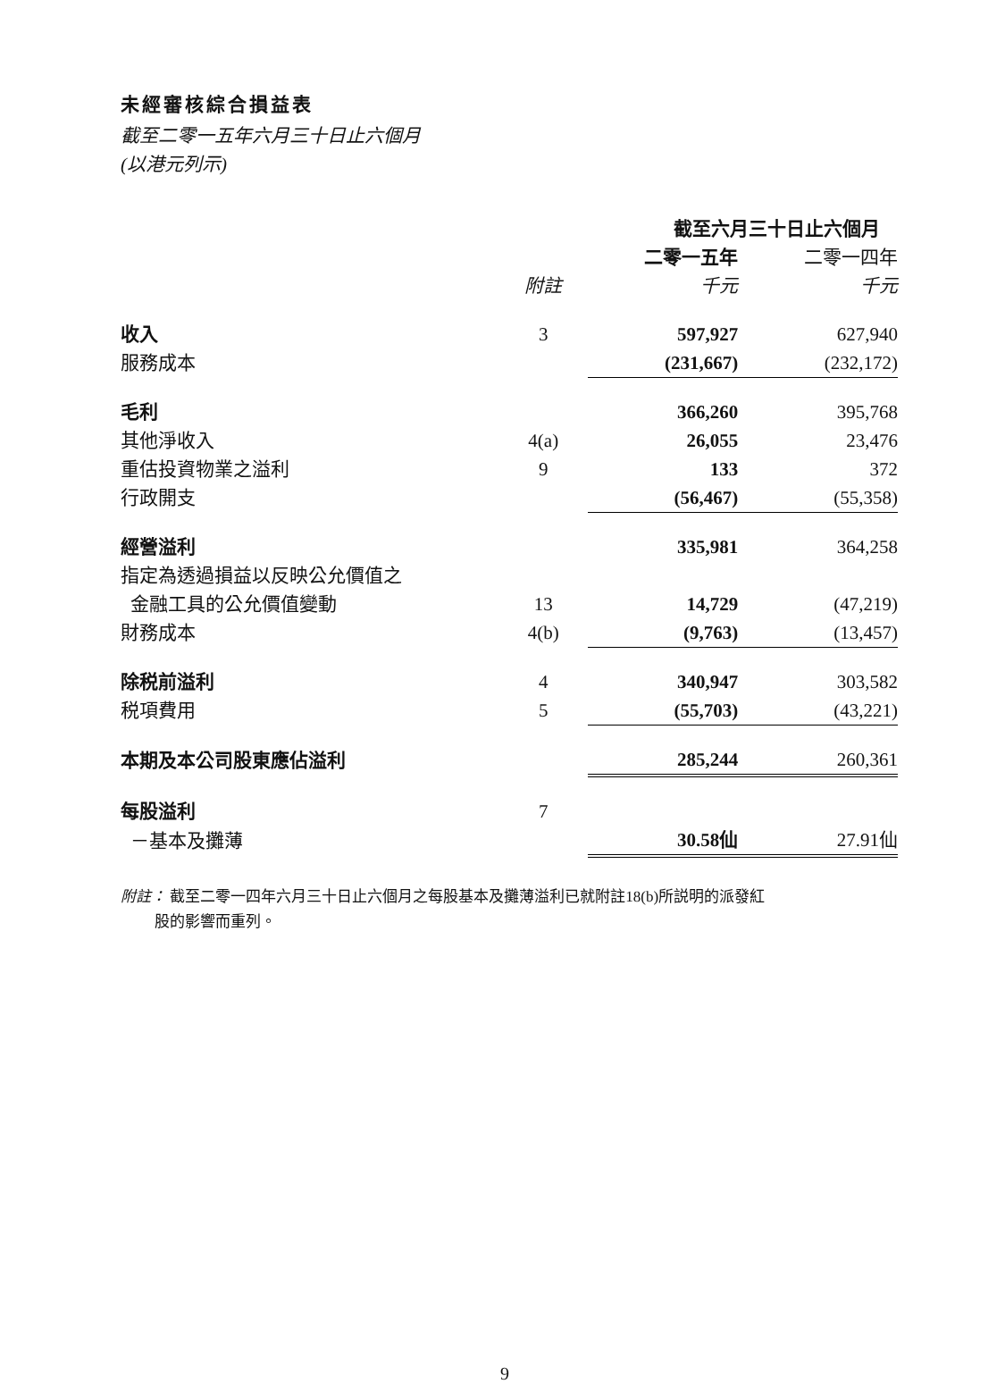未經審核綜合損益表
截至二零一五年六月三十日止六個月
(以港元列示)
| | | 截至六月三十日止六個月 | |
| --- | --- | --- | --- |
| | | 二零一五年 | 二零一四年 |
| | 附註 | 千元 | 千元 |
| 收入 | 3 | 597,927 | 627,940 |
| 服務成本 | | (231,667) | (232,172) |
| 毛利 | | 366,260 | 395,768 |
| 其他淨收入 | 4(a) | 26,055 | 23,476 |
| 重估投資物業之溢利 | 9 | 133 | 372 |
| 行政開支 | | (56,467) | (55,358) |
| 經營溢利 | | 335,981 | 364,258 |
| 指定為透過損益以反映公允價值之 | | | |
| 金融工具的公允價值變動 | 13 | 14,729 | (47,219) |
| 財務成本 | 4(b) | (9,763) | (13,457) |
| 除税前溢利 | 4 | 340,947 | 303,582 |
| 税項費用 | 5 | (55,703) | (43,221) |
| 本期及本公司股東應佔溢利 | | 285,244 | 260,361 |
| 每股溢利 | 7 | | |
| －基本及攤薄 | | 30.58仙 | 27.91仙 |
附註： 截至二零一四年六月三十日止六個月之每股基本及攤薄溢利已就附註18(b)所説明的派發紅
股的影響而重列。
9